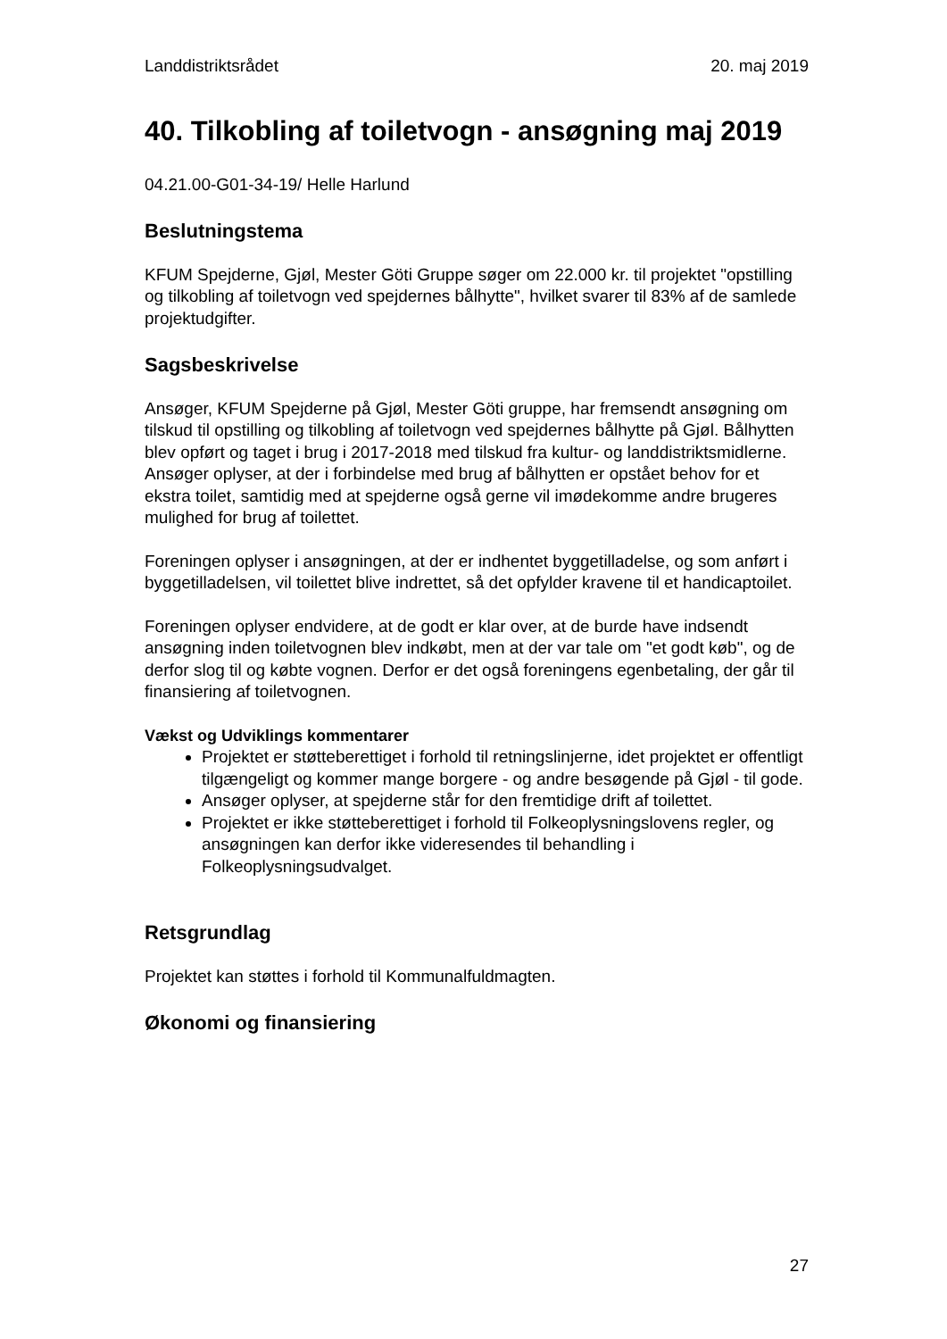Landdistriktsrådet 20. maj 2019
40. Tilkobling af toiletvogn - ansøgning maj 2019
04.21.00-G01-34-19/ Helle Harlund
Beslutningstema
KFUM Spejderne, Gjøl, Mester Göti Gruppe søger om 22.000 kr. til projektet "opstilling og tilkobling af toiletvogn ved spejdernes bålhytte", hvilket svarer til 83% af de samlede projektudgifter.
Sagsbeskrivelse
Ansøger, KFUM Spejderne på Gjøl, Mester Göti gruppe, har fremsendt ansøgning om tilskud til opstilling og tilkobling af toiletvogn ved spejdernes bålhytte på Gjøl. Bålhytten blev opført og taget i brug i 2017-2018 med tilskud fra kultur- og landdistriktsmidlerne. Ansøger oplyser, at der i forbindelse med brug af bålhytten er opstået behov for et ekstra toilet, samtidig med at spejderne også gerne vil imødekomme andre brugeres mulighed for brug af toilettet.
Foreningen oplyser i ansøgningen, at der er indhentet byggetilladelse, og som anført i byggetilladelsen, vil toilettet blive indrettet, så det opfylder kravene til et handicaptoilet.
Foreningen oplyser endvidere, at de godt er klar over, at de burde have indsendt ansøgning inden toiletvognen blev indkøbt, men at der var tale om "et godt køb", og de derfor slog til og købte vognen. Derfor er det også foreningens egenbetaling, der går til finansiering af toiletvognen.
Vækst og Udviklings kommentarer
Projektet er støtteberettiget i forhold til retningslinjerne, idet projektet er offentligt tilgængeligt og kommer mange borgere - og andre besøgende på Gjøl - til gode.
Ansøger oplyser, at spejderne står for den fremtidige drift af toilettet.
Projektet er ikke støtteberettiget i forhold til Folkeoplysningslovens regler, og ansøgningen kan derfor ikke videresendes til behandling i Folkeoplysningsudvalget.
Retsgrundlag
Projektet kan støttes i forhold til Kommunalfuldmagten.
Økonomi og finansiering
27